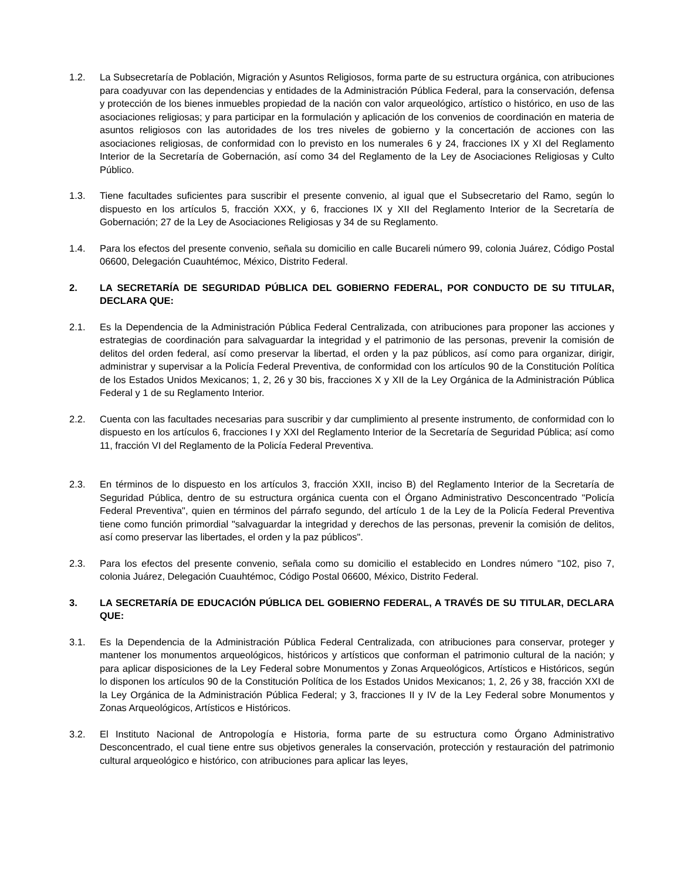1.2. La Subsecretaría de Población, Migración y Asuntos Religiosos, forma parte de su estructura orgánica, con atribuciones para coadyuvar con las dependencias y entidades de la Administración Pública Federal, para la conservación, defensa y protección de los bienes inmuebles propiedad de la nación con valor arqueológico, artístico o histórico, en uso de las asociaciones religiosas; y para participar en la formulación y aplicación de los convenios de coordinación en materia de asuntos religiosos con las autoridades de los tres niveles de gobierno y la concertación de acciones con las asociaciones religiosas, de conformidad con lo previsto en los numerales 6 y 24, fracciones IX y XI del Reglamento Interior de la Secretaría de Gobernación, así como 34 del Reglamento de la Ley de Asociaciones Religiosas y Culto Público.
1.3. Tiene facultades suficientes para suscribir el presente convenio, al igual que el Subsecretario del Ramo, según lo dispuesto en los artículos 5, fracción XXX, y 6, fracciones IX y XII del Reglamento Interior de la Secretaría de Gobernación; 27 de la Ley de Asociaciones Religiosas y 34 de su Reglamento.
1.4. Para los efectos del presente convenio, señala su domicilio en calle Bucareli número 99, colonia Juárez, Código Postal 06600, Delegación Cuauhtémoc, México, Distrito Federal.
2. LA SECRETARÍA DE SEGURIDAD PÚBLICA DEL GOBIERNO FEDERAL, POR CONDUCTO DE SU TITULAR, DECLARA QUE:
2.1. Es la Dependencia de la Administración Pública Federal Centralizada, con atribuciones para proponer las acciones y estrategias de coordinación para salvaguardar la integridad y el patrimonio de las personas, prevenir la comisión de delitos del orden federal, así como preservar la libertad, el orden y la paz públicos, así como para organizar, dirigir, administrar y supervisar a la Policía Federal Preventiva, de conformidad con los artículos 90 de la Constitución Política de los Estados Unidos Mexicanos; 1, 2, 26 y 30 bis, fracciones X y XII de la Ley Orgánica de la Administración Pública Federal y 1 de su Reglamento Interior.
2.2. Cuenta con las facultades necesarias para suscribir y dar cumplimiento al presente instrumento, de conformidad con lo dispuesto en los artículos 6, fracciones I y XXI del Reglamento Interior de la Secretaría de Seguridad Pública; así como 11, fracción VI del Reglamento de la Policía Federal Preventiva.
2.3. En términos de lo dispuesto en los artículos 3, fracción XXII, inciso B) del Reglamento Interior de la Secretaría de Seguridad Pública, dentro de su estructura orgánica cuenta con el Órgano Administrativo Desconcentrado "Policía Federal Preventiva", quien en términos del párrafo segundo, del artículo 1 de la Ley de la Policía Federal Preventiva tiene como función primordial "salvaguardar la integridad y derechos de las personas, prevenir la comisión de delitos, así como preservar las libertades, el orden y la paz públicos".
2.3. Para los efectos del presente convenio, señala como su domicilio el establecido en Londres número "102, piso 7, colonia Juárez, Delegación Cuauhtémoc, Código Postal 06600, México, Distrito Federal.
3. LA SECRETARÍA DE EDUCACIÓN PÚBLICA DEL GOBIERNO FEDERAL, A TRAVÉS DE SU TITULAR, DECLARA QUE:
3.1. Es la Dependencia de la Administración Pública Federal Centralizada, con atribuciones para conservar, proteger y mantener los monumentos arqueológicos, históricos y artísticos que conforman el patrimonio cultural de la nación; y para aplicar disposiciones de la Ley Federal sobre Monumentos y Zonas Arqueológicos, Artísticos e Históricos, según lo disponen los artículos 90 de la Constitución Política de los Estados Unidos Mexicanos; 1, 2, 26 y 38, fracción XXI de la Ley Orgánica de la Administración Pública Federal; y 3, fracciones II y IV de la Ley Federal sobre Monumentos y Zonas Arqueológicos, Artísticos e Históricos.
3.2. El Instituto Nacional de Antropología e Historia, forma parte de su estructura como Órgano Administrativo Desconcentrado, el cual tiene entre sus objetivos generales la conservación, protección y restauración del patrimonio cultural arqueológico e histórico, con atribuciones para aplicar las leyes,